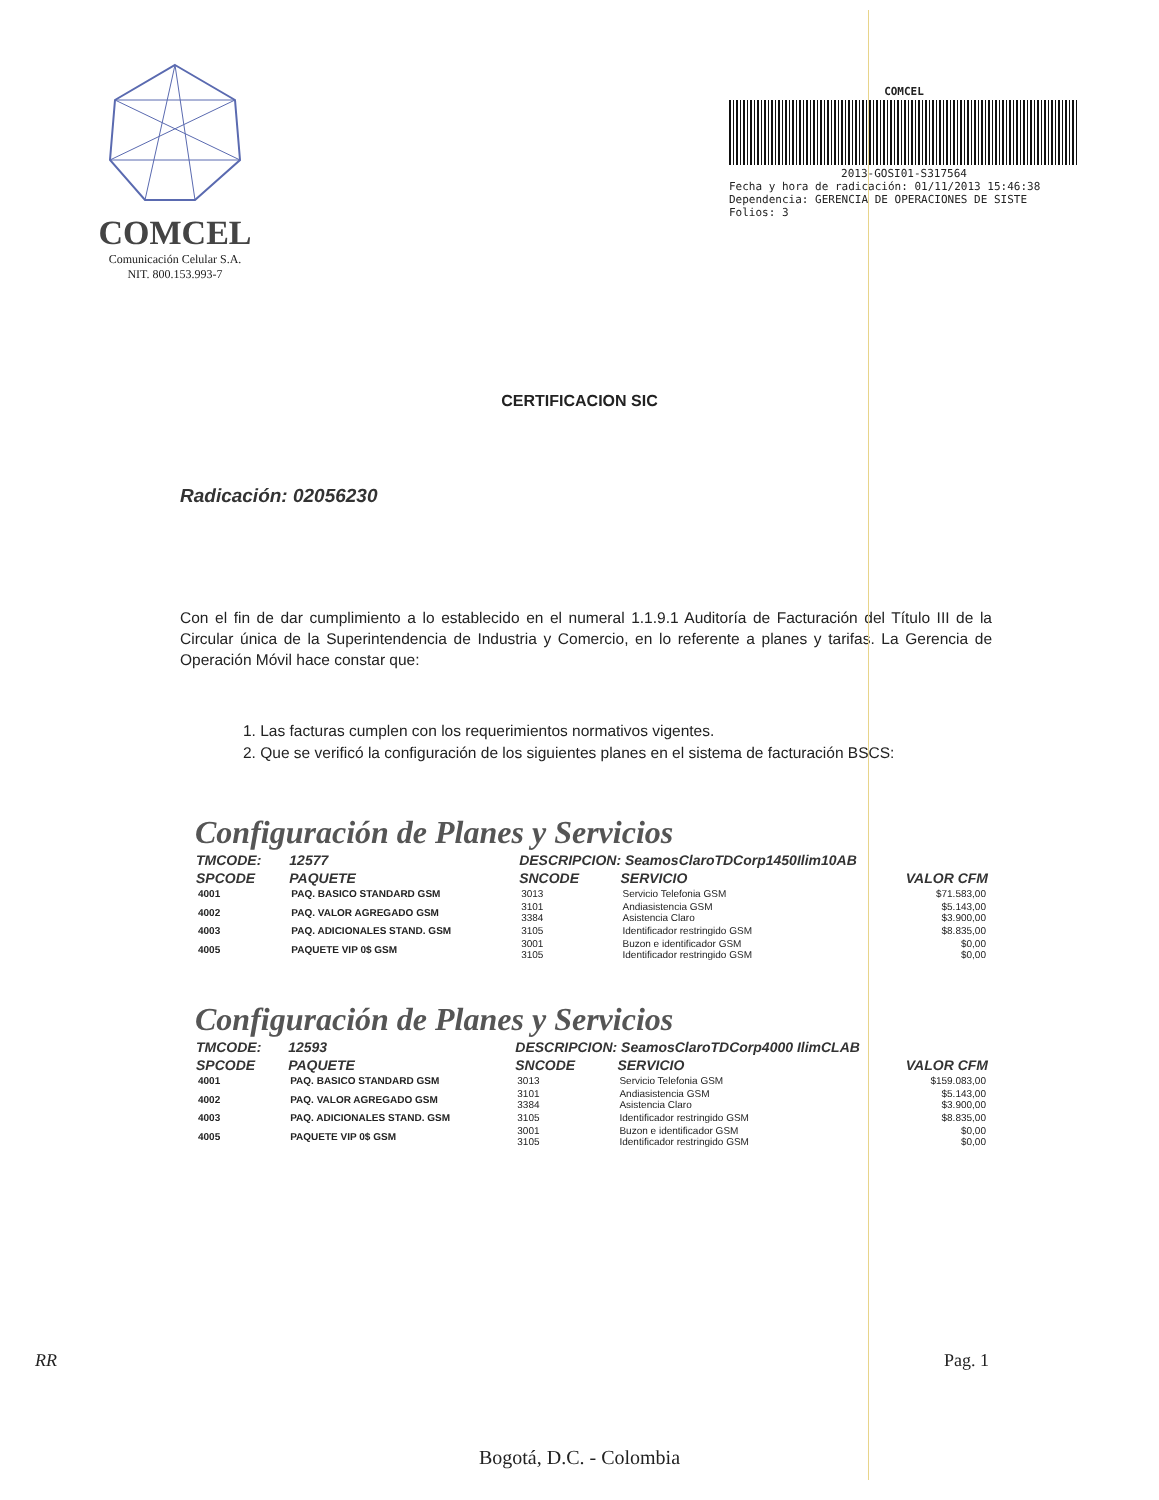COMCEL
Comunicación Celular S.A.
NIT. 800.153.993-7
COMCEL
2013-GOSI01-S317564
Fecha y hora de radicación: 01/11/2013 15:46:38
Dependencia: GERENCIA DE OPERACIONES DE SISTE
Folios: 3
CERTIFICACION SIC
Radicación: 02056230
Con el fin de dar cumplimiento a lo establecido en el numeral 1.1.9.1 Auditoría de Facturación del Título III de la Circular única de la Superintendencia de Industria y Comercio, en lo referente a planes y tarifas. La Gerencia de Operación Móvil hace constar que:
1. Las facturas cumplen con los requerimientos normativos vigentes.
2. Que se verificó la configuración de los siguientes planes en el sistema de facturación BSCS:
Configuración de Planes y Servicios
| TMCODE: | 12577 | DESCRIPCION: SeamosClaroTDCorp1450Ilim10AB | | | |
| --- | --- | --- | --- | --- | --- |
| SPCODE | PAQUETE | SNCODE | SERVICIO | | VALOR CFM |
| 4001 | PAQ. BASICO STANDARD GSM | 3013 | Servicio Telefonia GSM | | $71.583,00 |
| 4002 | PAQ. VALOR AGREGADO GSM | 3101 3384 | Andiasistencia GSM Asistencia Claro | | $5.143,00 $3.900,00 |
| 4003 | PAQ. ADICIONALES STAND. GSM | 3105 | Identificador restringido GSM | | $8.835,00 |
| 4005 | PAQUETE VIP 0$ GSM | 3001 3105 | Buzon e identificador GSM Identificador restringido GSM | | $0,00 $0,00 |
Configuración de Planes y Servicios
| TMCODE: | 12593 | DESCRIPCION: SeamosClaroTDCorp4000 IlimCLAB | | | |
| --- | --- | --- | --- | --- | --- |
| SPCODE | PAQUETE | SNCODE | SERVICIO | | VALOR CFM |
| 4001 | PAQ. BASICO STANDARD GSM | 3013 | Servicio Telefonia GSM | | $159.083,00 |
| 4002 | PAQ. VALOR AGREGADO GSM | 3101 3384 | Andiasistencia GSM Asistencia Claro | | $5.143,00 $3.900,00 |
| 4003 | PAQ. ADICIONALES STAND. GSM | 3105 | Identificador restringido GSM | | $8.835,00 |
| 4005 | PAQUETE VIP 0$ GSM | 3001 3105 | Buzon e identificador GSM Identificador restringido GSM | | $0,00 $0,00 |
RR Pag. 1
Bogotá, D.C. - Colombia